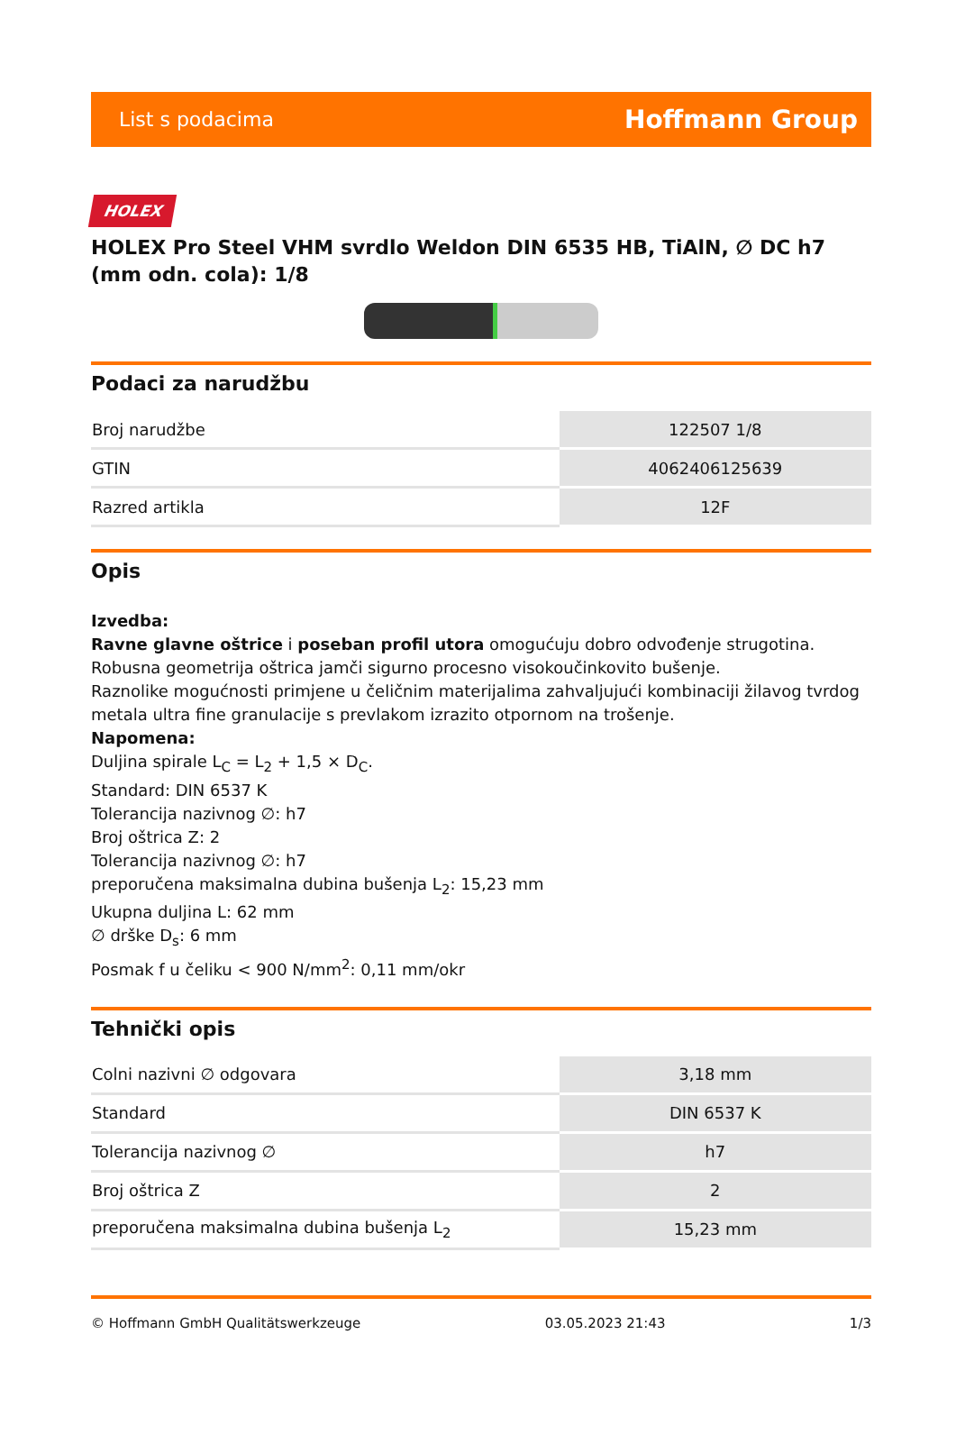List s podacima Hoffmann Group
HOLEX
HOLEX Pro Steel VHM svrdlo Weldon DIN 6535 HB, TiAlN, ∅ DC h7 (mm odn. cola): 1/8
Podaci za narudžbu
| Broj narudžbe | 122507 1/8 |
| GTIN | 4062406125639 |
| Razred artikla | 12F |
Opis
Izvedba:
Ravne glavne oštrice i poseban profil utora omogućuju dobro odvođenje strugotina. Robusna geometrija oštrica jamči sigurno procesno visokoučinkovito bušenje.
Raznolike mogućnosti primjene u čeličnim materijalima zahvaljujući kombinaciji žilavog tvrdog metala ultra fine granulacije s prevlakom izrazito otpornom na trošenje.
Napomena:
Duljina spirale L<sub>C</sub> = L<sub>2</sub> + 1,5 × D<sub>C</sub>.
Standard: DIN 6537 K
Tolerancija nazivnog ∅: h7
Broj oštrica Z: 2
Tolerancija nazivnog ∅: h7
preporučena maksimalna dubina bušenja L<sub>2</sub>: 15,23 mm
Ukupna duljina L: 62 mm
∅ drške D<sub>s</sub>: 6 mm
Posmak f u čeliku < 900 N/mm<sup>2</sup>: 0,11 mm/okr
Tehnički opis
| Colni nazivni ∅ odgovara | 3,18 mm |
| Standard | DIN 6537 K |
| Tolerancija nazivnog ∅ | h7 |
| Broj oštrica Z | 2 |
| preporučena maksimalna dubina bušenja L<sub>2</sub> | 15,23 mm |
© Hoffmann GmbH Qualitätswerkzeuge 03.05.2023 21:43 1/3